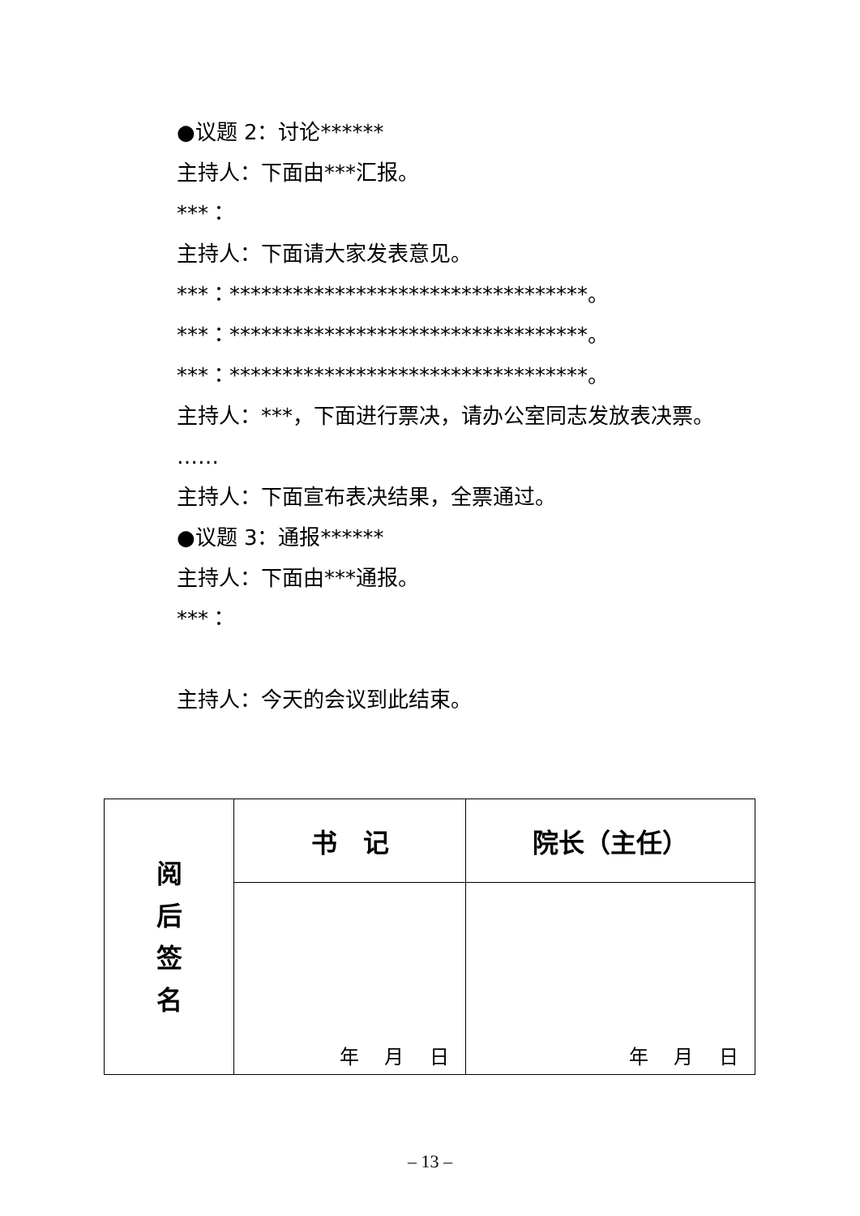●议题 2：讨论******
主持人：下面由***汇报。
***：
主持人：下面请大家发表意见。
***：**********************************。
***：**********************************。
***：**********************************。
主持人：***，下面进行票决，请办公室同志发放表决票。
……
主持人：下面宣布表决结果，全票通过。
●议题 3：通报******
主持人：下面由***通报。
***：
主持人：今天的会议到此结束。
| 阅 后 签 名 | 书 记 | 院长（主任） |
| | 年 月 日 | 年 月 日 |
– 13 –